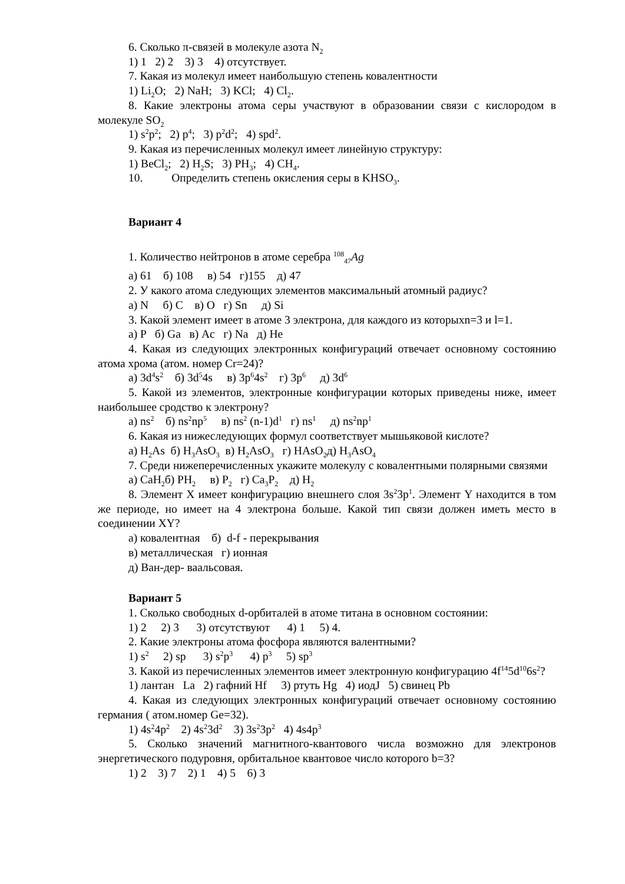6. Сколько π-связей в молекуле азота N<sub>2</sub>
1) 1 2) 2 3) 3 4) отсутствует.
7. Какая из молекул имеет наибольшую степень ковалентности
1) Li<sub>2</sub>O; 2) NaH; 3) KCl; 4) Cl<sub>2</sub>.
8. Какие электроны атома серы участвуют в образовании связи с кислородом в молекуле SO<sub>2</sub>
1) s<sup>2</sup>p<sup>2</sup>; 2) p<sup>4</sup>; 3) p<sup>2</sup>d<sup>2</sup>; 4) spd<sup>2</sup>.
9. Какая из перечисленных молекул имеет линейную структуру:
1) BeCl<sub>2</sub>; 2) H<sub>2</sub>S; 3) PH<sub>3</sub>; 4) CH<sub>4</sub>.
10. Определить степень окисления серы в KHSO<sub>3</sub>.
Вариант 4
1. Количество нейтронов в атоме серебра <sup>108</sup><sub>47</sub>Ag
а) 61 б) 108 в) 54 г)155 д) 47
2. У какого атома следующих элементов максимальный атомный радиус?
а) N б) C в) O г) Sn д) Si
3. Какой элемент имеет в атоме 3 электрона, для каждого из которыхn=3 и l=1.
а) P б) Ga в) Ac г) Na д) He
4. Какая из следующих электронных конфигураций отвечает основному состоянию атома хрома (атом. номер Cr=24)?
а) 3d<sup>4</sup>s<sup>2</sup> б) 3d<sup>5</sup>4s в) 3p<sup>6</sup>4s<sup>2</sup> г) 3p<sup>6</sup> д) 3d<sup>6</sup>
5. Какой из элементов, электронные конфигурации которых приведены ниже, имеет наибольшее сродство к электрону?
а) ns<sup>2</sup> б) ns<sup>2</sup>np<sup>5</sup> в) ns<sup>2</sup> (n-1)d<sup>1</sup> г) ns<sup>1</sup> д) ns<sup>2</sup>np<sup>1</sup>
6. Какая из нижеследующих формул соответствует мышьяковой кислоте?
а) H<sub>2</sub>As б) H<sub>3</sub>AsO<sub>3</sub> в) H<sub>2</sub>AsO<sub>3</sub> г) HAsO<sub>2</sub>д) H<sub>3</sub>AsO<sub>4</sub>
7. Среди нижеперечисленных укажите молекулу с ковалентными полярными связями
а) CaH<sub>2</sub>б) PH<sub>2</sub> в) P<sub>2</sub> г) Ca<sub>3</sub>P<sub>2</sub> д) H<sub>2</sub>
8. Элемент X имеет конфигурацию внешнего слоя 3s<sup>2</sup>3p<sup>1</sup>. Элемент Y находится в том же периоде, но имеет на 4 электрона больше. Какой тип связи должен иметь место в соединении XY?
а) ковалентная б) d-f - перекрывания
в) металлическая г) ионная
д) Ван-дер- ваальсовая.
Вариант 5
1. Сколько свободных d-орбиталей в атоме титана в основном состоянии:
1) 2 2) 3 3) отсутствуют 4) 1 5) 4.
2. Какие электроны атома фосфора являются валентными?
1) s<sup>2</sup> 2) sp 3) s<sup>2</sup>p<sup>3</sup> 4) p<sup>3</sup> 5) sp<sup>3</sup>
3. Какой из перечисленных элементов имеет электронную конфигурацию 4f<sup>14</sup>5d<sup>10</sup>6s<sup>2</sup>?
1) лантан La 2) гафний Hf 3) ртуть Hg 4) иодJ 5) свинец Pb
4. Какая из следующих электронных конфигураций отвечает основному состоянию германия ( атом.номер Ge=32).
1) 4s<sup>2</sup>4p<sup>2</sup> 2) 4s<sup>2</sup>3d<sup>2</sup> 3) 3s<sup>2</sup>3p<sup>2</sup> 4) 4s4p<sup>3</sup>
5. Сколько значений магнитного-квантового числа возможно для электронов энергетического подуровня, орбитальное квантовое число которого b=3?
1) 2 3) 7 2) 1 4) 5 6) 3